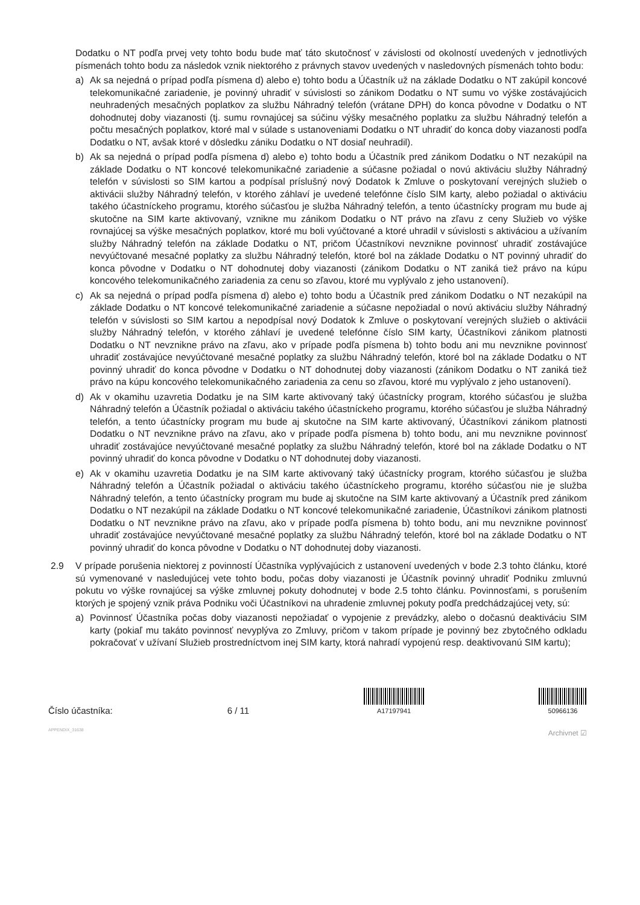Dodatku o NT podľa prvej vety tohto bodu bude mať táto skutočnosť v závislosti od okolností uvedených v jednotlivých písmenách tohto bodu za následok vznik niektorého z právnych stavov uvedených v nasledovných písmenách tohto bodu:
a) Ak sa nejedná o prípad podľa písmena d) alebo e) tohto bodu a Účastník už na základe Dodatku o NT zakúpil koncové telekomunikačné zariadenie, je povinný uhradiť v súvislosti so zánikom Dodatku o NT sumu vo výške zostávajúcich neuhradených mesačných poplatkov za službu Náhradný telefón (vrátane DPH) do konca pôvodne v Dodatku o NT dohodnutej doby viazanosti (tj. sumu rovnajúcej sa súčinu výšky mesačného poplatku za službu Náhradný telefón a počtu mesačných poplatkov, ktoré mal v súlade s ustanoveniami Dodatku o NT uhradiť do konca doby viazanosti podľa Dodatku o NT, avšak ktoré v dôsledku zániku Dodatku o NT dosiaľ neuhradil).
b) Ak sa nejedná o prípad podľa písmena d) alebo e) tohto bodu a Účastník pred zánikom Dodatku o NT nezakúpil na základe Dodatku o NT koncové telekomunikačné zariadenie a súčasne požiadal o novú aktiváciu služby Náhradný telefón v súvislosti so SIM kartou a podpísal príslušný nový Dodatok k Zmluve o poskytovaní verejných služieb o aktivácii služby Náhradný telefón, v ktorého záhlaví je uvedené telefónne číslo SIM karty, alebo požiadal o aktiváciu takého účastníckeho programu, ktorého súčasťou je služba Náhradný telefón, a tento účastnícky program mu bude aj skutočne na SIM karte aktivovaný, vznikne mu zánikom Dodatku o NT právo na zľavu z ceny Služieb vo výške rovnajúcej sa výške mesačných poplatkov, ktoré mu boli vyúčtované a ktoré uhradil v súvislosti s aktiváciou a užívaním služby Náhradný telefón na základe Dodatku o NT, pričom Účastníkovi nevznikne povinnosť uhradiť zostávajúce nevyúčtované mesačné poplatky za službu Náhradný telefón, ktoré bol na základe Dodatku o NT povinný uhradiť do konca pôvodne v Dodatku o NT dohodnutej doby viazanosti (zánikom Dodatku o NT zaniká tiež právo na kúpu koncového telekomunikačného zariadenia za cenu so zľavou, ktoré mu vyplývalo z jeho ustanovení).
c) Ak sa nejedná o prípad podľa písmena d) alebo e) tohto bodu a Účastník pred zánikom Dodatku o NT nezakúpil na základe Dodatku o NT koncové telekomunikačné zariadenie a súčasne nepožiadal o novú aktiváciu služby Náhradný telefón v súvislosti so SIM kartou a nepodpísal nový Dodatok k Zmluve o poskytovaní verejných služieb o aktivácii služby Náhradný telefón, v ktorého záhlaví je uvedené telefónne číslo SIM karty, Účastníkovi zánikom platnosti Dodatku o NT nevznikne právo na zľavu, ako v prípade podľa písmena b) tohto bodu ani mu nevznikne povinnosť uhradiť zostávajúce nevyúčtované mesačné poplatky za službu Náhradný telefón, ktoré bol na základe Dodatku o NT povinný uhradiť do konca pôvodne v Dodatku o NT dohodnutej doby viazanosti (zánikom Dodatku o NT zaniká tiež právo na kúpu koncového telekomunikačného zariadenia za cenu so zľavou, ktoré mu vyplývalo z jeho ustanovení).
d) Ak v okamihu uzavretia Dodatku je na SIM karte aktivovaný taký účastnícky program, ktorého súčasťou je služba Náhradný telefón a Účastník požiadal o aktiváciu takého účastníckeho programu, ktorého súčasťou je služba Náhradný telefón, a tento účastnícky program mu bude aj skutočne na SIM karte aktivovaný, Účastníkovi zánikom platnosti Dodatku o NT nevznikne právo na zľavu, ako v prípade podľa písmena b) tohto bodu, ani mu nevznikne povinnosť uhradiť zostávajúce nevyúčtované mesačné poplatky za službu Náhradný telefón, ktoré bol na základe Dodatku o NT povinný uhradiť do konca pôvodne v Dodatku o NT dohodnutej doby viazanosti.
e) Ak v okamihu uzavretia Dodatku je na SIM karte aktivovaný taký účastnícky program, ktorého súčasťou je služba Náhradný telefón a Účastník požiadal o aktiváciu takého účastníckeho programu, ktorého súčasťou nie je služba Náhradný telefón, a tento účastnícky program mu bude aj skutočne na SIM karte aktivovaný a Účastník pred zánikom Dodatku o NT nezakúpil na základe Dodatku o NT koncové telekomunikačné zariadenie, Účastníkovi zánikom platnosti Dodatku o NT nevznikne právo na zľavu, ako v prípade podľa písmena b) tohto bodu, ani mu nevznikne povinnosť uhradiť zostávajúce nevyúčtované mesačné poplatky za službu Náhradný telefón, ktoré bol na základe Dodatku o NT povinný uhradiť do konca pôvodne v Dodatku o NT dohodnutej doby viazanosti.
2.9 V prípade porušenia niektorej z povinností Účastníka vyplývajúcich z ustanovení uvedených v bode 2.3 tohto článku, ktoré sú vymenované v nasledujúcej vete tohto bodu, počas doby viazanosti je Účastník povinný uhradiť Podniku zmluvnú pokutu vo výške rovnajúcej sa výške zmluvnej pokuty dohodnutej v bode 2.5 tohto článku. Povinnosťami, s porušením ktorých je spojený vznik práva Podniku voči Účastníkovi na uhradenie zmluvnej pokuty podľa predchádzajúcej vety, sú:
a) Povinnosť Účastníka počas doby viazanosti nepožiadať o vypojenie z prevádzky, alebo o dočasnú deaktiváciu SIM karty (pokiaľ mu takáto povinnosť nevyplýva zo Zmluvy, pričom v takom prípade je povinný bez zbytočného odkladu pokračovať v užívaní Služieb prostredníctvom inej SIM karty, ktorá nahradí vypojenú resp. deaktivovanú SIM kartu);
Číslo účastníka:
6 / 11
A17197941
50966136
APPENDIX_31638
Archivnet ☑